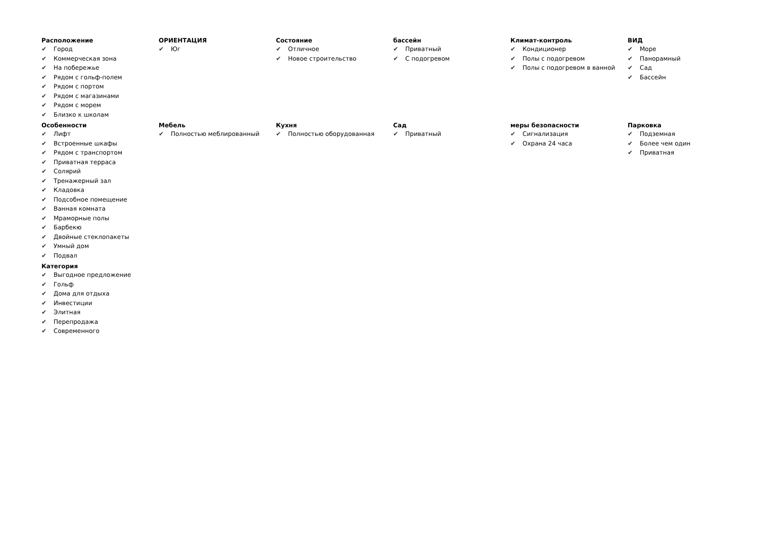Расположение
✔ Город
✔ Коммерческая зона
✔ На побережье
✔ Рядом с гольф-полем
✔ Рядом с портом
✔ Рядом с магазинами
✔ Рядом с морем
✔ Близко к школам
ОРИЕНТАЦИЯ
✔ Юг
Состояние
✔ Отличное
✔ Новое строительство
бассейн
✔ Приватный
✔ С подогревом
Климат-контроль
✔ Кондиционер
✔ Полы с подогревом
✔ Полы с подогревом в ванной
ВИД
✔ Море
✔ Панорамный
✔ Сад
✔ Бассейн
Особенности
✔ Лифт
✔ Встроенные шкафы
✔ Рядом с транспортом
✔ Приватная терраса
✔ Солярий
✔ Тренажерный зал
✔ Кладовка
✔ Подсобное помещение
✔ Ванная комната
✔ Мраморные полы
✔ Барбекю
✔ Двойные стеклопакеты
✔ Умный дом
✔ Подвал
Мебель
✔ Полностью меблированный
Кухня
✔ Полностью оборудованная
Сад
✔ Приватный
меры безопасности
✔ Сигнализация
✔ Охрана 24 часа
Парковка
✔ Подземная
✔ Более чем один
✔ Приватная
Категория
✔ Выгодное предложение
✔ Гольф
✔ Дома для отдыха
✔ Инвестиции
✔ Элитная
✔ Перепродажа
✔ Современного